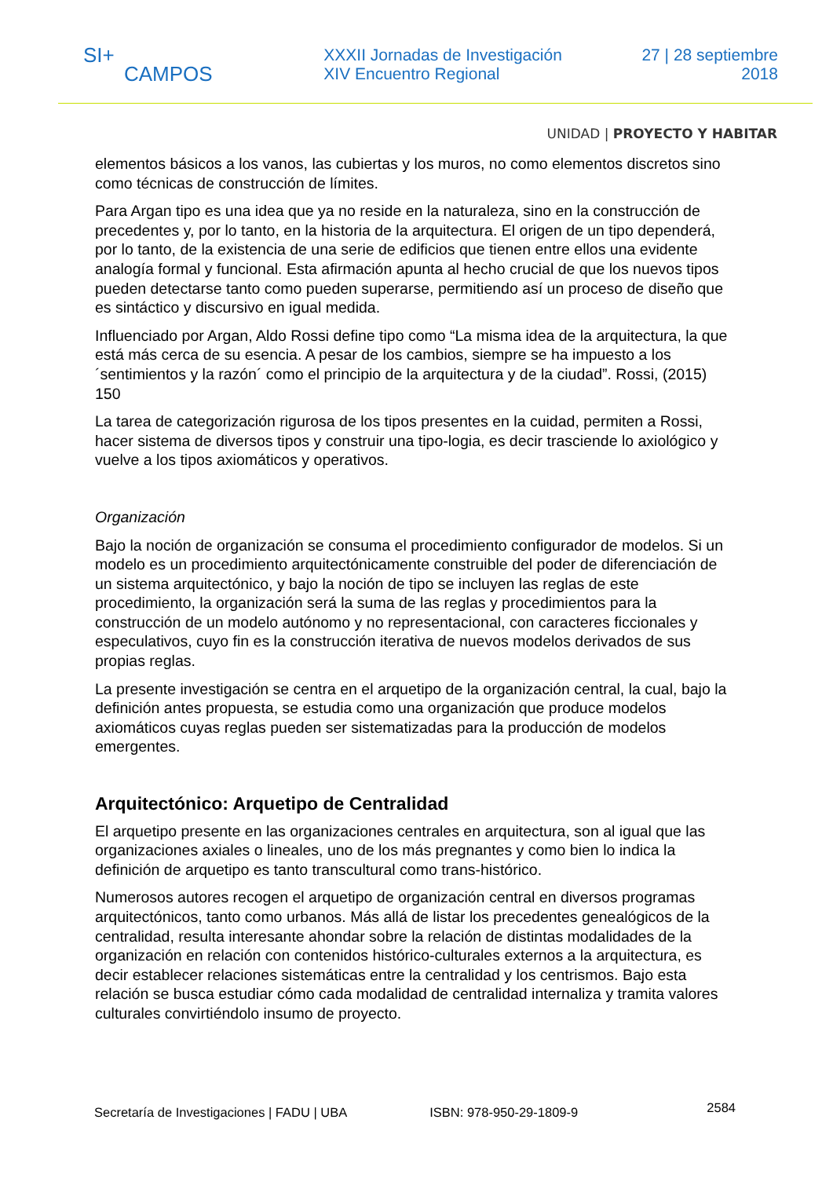SI+
CAMPOS
XXXII Jornadas de Investigación
XIV Encuentro Regional
27 | 28 septiembre
2018
UNIDAD | PROYECTO Y HABITAR
elementos básicos a los vanos, las cubiertas y los muros, no como elementos discretos sino como técnicas de construcción de límites.
Para Argan tipo es una idea que ya no reside en la naturaleza, sino en la construcción de precedentes y, por lo tanto, en la historia de la arquitectura. El origen de un tipo dependerá, por lo tanto, de la existencia de una serie de edificios que tienen entre ellos una evidente analogía formal y funcional. Esta afirmación apunta al hecho crucial de que los nuevos tipos pueden detectarse tanto como pueden superarse, permitiendo así un proceso de diseño que es sintáctico y discursivo en igual medida.
Influenciado por Argan, Aldo Rossi define tipo como “La misma idea de la arquitectura, la que está más cerca de su esencia. A pesar de los cambios, siempre se ha impuesto a los ´sentimientos y la razón´ como el principio de la arquitectura y de la ciudad”. Rossi, (2015) 150
La tarea de categorización rigurosa de los tipos presentes en la cuidad, permiten a Rossi, hacer sistema de diversos tipos y construir una tipo-logia, es decir trasciende lo axiológico y vuelve a los tipos axiomáticos y operativos.
Organización
Bajo la noción de organización se consuma el procedimiento configurador de modelos. Si un modelo es un procedimiento arquitectónicamente construible del poder de diferenciación de un sistema arquitectónico, y bajo la noción de tipo se incluyen las reglas de este procedimiento, la organización será la suma de las reglas y procedimientos para la construcción de un modelo autónomo y no representacional, con caracteres ficcionales y especulativos, cuyo fin es la construcción iterativa de nuevos modelos derivados de sus propias reglas.
La presente investigación se centra en el arquetipo de la organización central, la cual, bajo la definición antes propuesta, se estudia como una organización que produce modelos axiomáticos cuyas reglas pueden ser sistematizadas para la producción de modelos emergentes.
Arquitectónico: Arquetipo de Centralidad
El arquetipo presente en las organizaciones centrales en arquitectura, son al igual que las organizaciones axiales o lineales, uno de los más pregnantes y como bien lo indica la definición de arquetipo es tanto transcultural como trans-histórico.
Numerosos autores recogen el arquetipo de organización central en diversos programas arquitectónicos, tanto como urbanos. Más allá de listar los precedentes genealógicos de la centralidad, resulta interesante ahondar sobre la relación de distintas modalidades de la organización en relación con contenidos histórico-culturales externos a la arquitectura, es decir establecer relaciones sistemáticas entre la centralidad y los centrismos. Bajo esta relación se busca estudiar cómo cada modalidad de centralidad internaliza y tramita valores culturales convirtiéndolo insumo de proyecto.
Secretaría de Investigaciones | FADU | UBA ISBN: 978-950-29-1809-9 2584